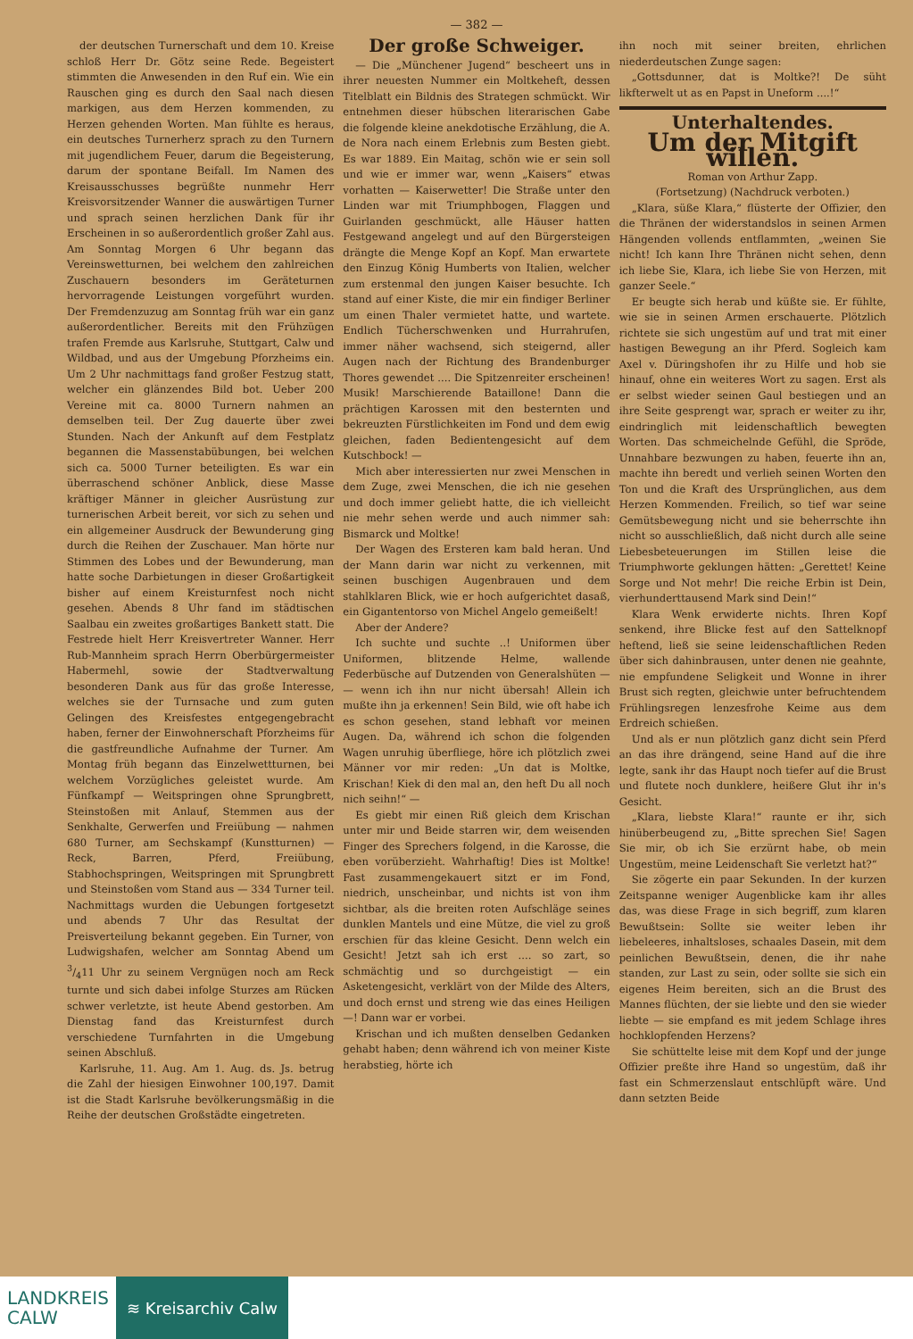— 382 —
der deutschen Turnerschaft und dem 10. Kreise schloß Herr Dr. Götz seine Rede. Begeistert stimmten die Anwesenden in den Ruf ein. Wie ein Rauschen ging es durch den Saal nach diesen markigen, aus dem Herzen kommenden, zu Herzen gehenden Worten. Man fühlte es heraus, ein deutsches Turnerherz sprach zu den Turnern mit jugendlichem Feuer, darum die Begeisterung, darum der spontane Beifall. Im Namen des Kreisausschusses begrüßte nunmehr Herr Kreisvorsitzender Wanner die auswärtigen Turner und sprach seinen herzlichen Dank für ihr Erscheinen in so außerordentlich großer Zahl aus. Am Sonntag Morgen 6 Uhr begann das Vereinswetturnen, bei welchem den zahlreichen Zuschauern besonders im Geräteturnen hervorragende Leistungen vorgeführt wurden. Der Fremdenzuzug am Sonntag früh war ein ganz außerordentlicher. Bereits mit den Frühzügen trafen Fremde aus Karlsruhe, Stuttgart, Calw und Wildbad, und aus der Umgebung Pforzheims ein. Um 2 Uhr nachmittags fand großer Festzug statt, welcher ein glänzendes Bild bot. Ueber 200 Vereine mit ca. 8000 Turnern nahmen an demselben teil. Der Zug dauerte über zwei Stunden. Nach der Ankunft auf dem Festplatz begannen die Massenstabübungen, bei welchen sich ca. 5000 Turner beteiligten. Es war ein überraschend schöner Anblick, diese Masse kräftiger Männer in gleicher Ausrüstung zur turnerischen Arbeit bereit, vor sich zu sehen und ein allgemeiner Ausdruck der Bewunderung ging durch die Reihen der Zuschauer. Man hörte nur Stimmen des Lobes und der Bewunderung, man hatte soche Darbietungen in dieser Großartigkeit bisher auf einem Kreisturnfest noch nicht gesehen. Abends 8 Uhr fand im städtischen Saalbau ein zweites großartiges Bankett statt. Die Festrede hielt Herr Kreisvertreter Wanner. Herr Rub-Mannheim sprach Herrn Oberbürgermeister Habermehl, sowie der Stadtverwaltung besonderen Dank aus für das große Interesse, welches sie der Turnsache und zum guten Gelingen des Kreisfestes entgegengebracht haben, ferner der Einwohnerschaft Pforzheims für die gastfreundliche Aufnahme der Turner. Am Montag früh begann das Einzelwettturnen, bei welchem Vorzügliches geleistet wurde. Am Fünfkampf — Weitspringen ohne Sprungbrett, Steinstoßen mit Anlauf, Stemmen aus der Senkhalte, Gerwerfen und Freiübung — nahmen 680 Turner, am Sechskampf (Kunstturnen) — Reck, Barren, Pferd, Freiübung, Stabhochspringen, Weitspringen mit Sprungbrett und Steinstoßen vom Stand aus — 334 Turner teil. Nachmittags wurden die Uebungen fortgesetzt und abends 7 Uhr das Resultat der Preisverteilung bekannt gegeben. Ein Turner, von Ludwigshafen, welcher am Sonntag Abend um 3/411 Uhr zu seinem Vergnügen noch am Reck turnte und sich dabei infolge Sturzes am Rücken schwer verletzte, ist heute Abend gestorben. Am Dienstag fand das Kreisturnfest durch verschiedene Turnfahrten in die Umgebung seinen Abschluß.
Karlsruhe, 11. Aug. Am 1. Aug. ds. Js. betrug die Zahl der hiesigen Einwohner 100,197. Damit ist die Stadt Karlsruhe bevölkerungsmäßig in die Reihe der deutschen Großstädte eingetreten.
Der große Schweiger.
— Die „Münchener Jugend“ bescheert uns in ihrer neuesten Nummer ein Moltkeheft, dessen Titelblatt ein Bildnis des Strategen schmückt. Wir entnehmen dieser hübschen literarischen Gabe die folgende kleine anekdotische Erzählung, die A. de Nora nach einem Erlebnis zum Besten giebt. Es war 1889. Ein Maitag, schön wie er sein soll und wie er immer war, wenn „Kaisers“ etwas vorhatten — Kaiserwetter! Die Straße unter den Linden war mit Triumphbogen, Flaggen und Guirlanden geschmückt, alle Häuser hatten Festgewand angelegt und auf den Bürgersteigen drängte die Menge Kopf an Kopf. Man erwartete den Einzug König Humberts von Italien, welcher zum erstenmal den jungen Kaiser besuchte. Ich stand auf einer Kiste, die mir ein findiger Berliner um einen Thaler vermietet hatte, und wartete. Endlich Tücherschwenken und Hurrahrufen, immer näher wachsend, sich steigernd, aller Augen nach der Richtung des Brandenburger Thores gewendet .... Die Spitzenreiter erscheinen! Musik! Marschierende Bataillone! Dann die prächtigen Karossen mit den besternten und bekreuzten Fürstlichkeiten im Fond und dem ewig gleichen, faden Bedientengesicht auf dem Kutschbock! —
Mich aber interessierten nur zwei Menschen in dem Zuge, zwei Menschen, die ich nie gesehen und doch immer geliebt hatte, die ich vielleicht nie mehr sehen werde und auch nimmer sah: Bismarck und Moltke!
Der Wagen des Ersteren kam bald heran. Und der Mann darin war nicht zu verkennen, mit seinen buschigen Augenbrauen und dem stahlklaren Blick, wie er hoch aufgerichtet dasaß, ein Gigantentorso von Michel Angelo gemeißelt!
Aber der Andere?
Ich suchte und suchte ..! Uniformen über Uniformen, blitzende Helme, wallende Federbüsche auf Dutzenden von Generalshüten — — wenn ich ihn nur nicht übersah! Allein ich mußte ihn ja erkennen! Sein Bild, wie oft habe ich es schon gesehen, stand lebhaft vor meinen Augen. Da, während ich schon die folgenden Wagen unruhig überfliege, höre ich plötzlich zwei Männer vor mir reden: „Un dat is Moltke, Krischan! Kiek di den mal an, den heft Du all noch nich seihn!“ —
Es giebt mir einen Riß gleich dem Krischan unter mir und Beide starren wir, dem weisenden Finger des Sprechers folgend, in die Karosse, die eben vorüberzieht. Wahrhaftig! Dies ist Moltke! Fast zusammengekauert sitzt er im Fond, niedrich, unscheinbar, und nichts ist von ihm sichtbar, als die breiten roten Aufschläge seines dunklen Mantels und eine Mütze, die viel zu groß erschien für das kleine Gesicht. Denn welch ein Gesicht! Jetzt sah ich erst .... so zart, so schmächtig und so durchgeistigt — ein Asketengesicht, verklärt von der Milde des Alters, und doch ernst und streng wie das eines Heiligen —! Dann war er vorbei.
Krischan und ich mußten denselben Gedanken gehabt haben; denn während ich von meiner Kiste herabstieg, hörte ich
ihn noch mit seiner breiten, ehrlichen niederdeutschen Zunge sagen:
„Gottsdunner, dat is Moltke?! De süht likfterwelt ut as en Papst in Uneform ....!“
Unterhaltendes.
Um der Mitgift willen.
Roman von Arthur Zapp.
(Fortsetzung) (Nachdruck verboten.)
„Klara, süße Klara,“ flüsterte der Offizier, den die Thränen der widerstandslos in seinen Armen Hängenden vollends entflammten, „weinen Sie nicht! Ich kann Ihre Thränen nicht sehen, denn ich liebe Sie, Klara, ich liebe Sie von Herzen, mit ganzer Seele.“
Er beugte sich herab und küßte sie. Er fühlte, wie sie in seinen Armen erschauerte. Plötzlich richtete sie sich ungestüm auf und trat mit einer hastigen Bewegung an ihr Pferd. Sogleich kam Axel v. Düringshofen ihr zu Hilfe und hob sie hinauf, ohne ein weiteres Wort zu sagen. Erst als er selbst wieder seinen Gaul bestiegen und an ihre Seite gesprengt war, sprach er weiter zu ihr, eindringlich mit leidenschaftlich bewegten Worten. Das schmeichelnde Gefühl, die Spröde, Unnahbare bezwungen zu haben, feuerte ihn an, machte ihn beredt und verlieh seinen Worten den Ton und die Kraft des Ursprünglichen, aus dem Herzen Kommenden. Freilich, so tief war seine Gemütsbewegung nicht und sie beherrschte ihn nicht so ausschließlich, daß nicht durch alle seine Liebesbeteuerungen im Stillen leise die Triumphworte geklungen hätten: „Gerettet! Keine Sorge und Not mehr! Die reiche Erbin ist Dein, vierhunderttausend Mark sind Dein!“
Klara Wenk erwiderte nichts. Ihren Kopf senkend, ihre Blicke fest auf den Sattelknopf heftend, ließ sie seine leidenschaftlichen Reden über sich dahinbrausen, unter denen nie geahnte, nie empfundene Seligkeit und Wonne in ihrer Brust sich regten, gleichwie unter befruchtendem Frühlingsregen lenzesfrohe Keime aus dem Erdreich schießen.
Und als er nun plötzlich ganz dicht sein Pferd an das ihre drängend, seine Hand auf die ihre legte, sank ihr das Haupt noch tiefer auf die Brust und flutete noch dunklere, heißere Glut ihr in's Gesicht.
„Klara, liebste Klara!“ raunte er ihr, sich hinüberbeugend zu, „Bitte sprechen Sie! Sagen Sie mir, ob ich Sie erzürnt habe, ob mein Ungestüm, meine Leidenschaft Sie verletzt hat?“
Sie zögerte ein paar Sekunden. In der kurzen Zeitspanne weniger Augenblicke kam ihr alles das, was diese Frage in sich begriff, zum klaren Bewußtsein: Sollte sie weiter leben ihr liebeleeres, inhaltsloses, schaales Dasein, mit dem peinlichen Bewußtsein, denen, die ihr nahe standen, zur Last zu sein, oder sollte sie sich ein eigenes Heim bereiten, sich an die Brust des Mannes flüchten, der sie liebte und den sie wieder liebte — sie empfand es mit jedem Schlage ihres hochklopfenden Herzens?
Sie schüttelte leise mit dem Kopf und der junge Offizier preßte ihre Hand so ungestüm, daß ihr fast ein Schmerzenslaut entschlüpft wäre. Und dann setzten Beide
LANDKREIS
CALW
≋ Kreisarchiv Calw